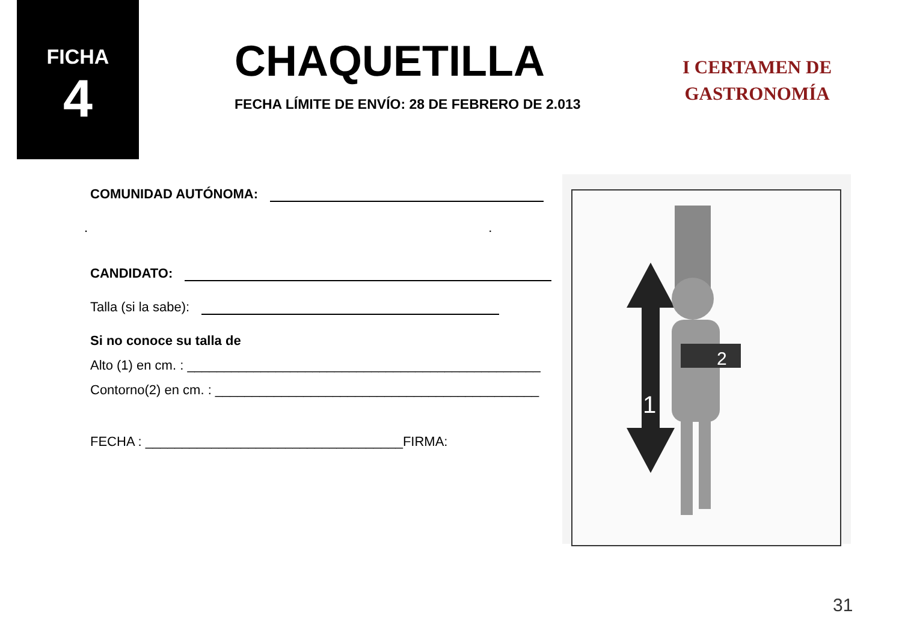FICHA
4
CHAQUETILLA
FECHA LÍMITE DE ENVÍO: 28 DE FEBRERO DE 2.013
I CERTAMEN DE
GASTRONOMÍA
COMUNIDAD AUTÓNOMA:
. .
CANDIDATO:
Talla (si la sabe):
Si no conoce su talla de
Alto (1) en cm. : ________________________________________________
Contorno(2) en cm. : ____________________________________________
FECHA : ___________________________________FIRMA:
1
2
31